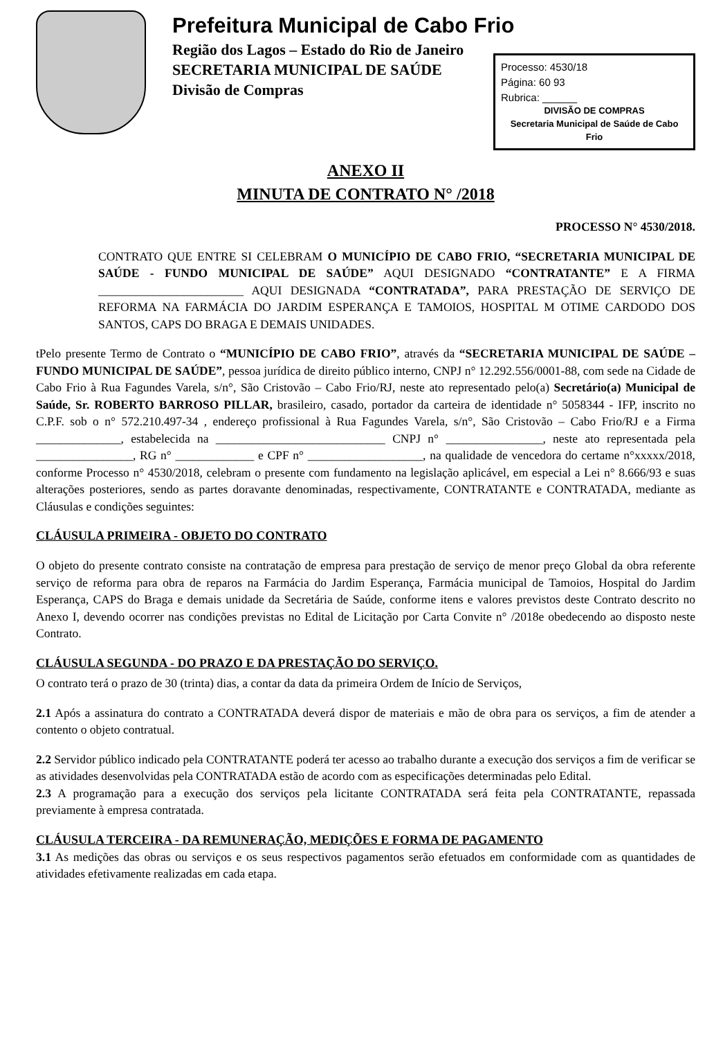Prefeitura Municipal de Cabo Frio
Região dos Lagos – Estado do Rio de Janeiro
SECRETARIA MUNICIPAL DE SAÚDE
Divisão de Compras
Processo: 4530/18
Página: 60 93
Rubrica: ______
DIVISÃO DE COMPRAS
Secretaria Municipal de Saúde de Cabo Frio
ANEXO II
MINUTA DE CONTRATO N° /2018
PROCESSO N° 4530/2018.
CONTRATO QUE ENTRE SI CELEBRAM O MUNICÍPIO DE CABO FRIO, “SECRETARIA MUNICIPAL DE SAÚDE - FUNDO MUNICIPAL DE SAÚDE” AQUI DESIGNADO “CONTRATANTE” E A FIRMA ________________________ AQUI DESIGNADA “CONTRATADA”, PARA PRESTAÇÃO DE SERVIÇO DE REFORMA NA FARMÁCIA DO JARDIM ESPERANÇA E TAMOIOS, HOSPITAL M OTIME CARDODO DOS SANTOS, CAPS DO BRAGA E DEMAIS UNIDADES.
tPelo presente Termo de Contrato o “MUNICÍPIO DE CABO FRIO”, através da “SECRETARIA MUNICIPAL DE SAÚDE – FUNDO MUNICIPAL DE SAÚDE”, pessoa jurídica de direito público interno, CNPJ n° 12.292.556/0001-88, com sede na Cidade de Cabo Frio à Rua Fagundes Varela, s/n°, São Cristovão – Cabo Frio/RJ, neste ato representado pelo(a) Secretário(a) Municipal de Saúde, Sr. ROBERTO BARROSO PILLAR, brasileiro, casado, portador da carteira de identidade n° 5058344 - IFP, inscrito no C.P.F. sob o n° 572.210.497-34 , endereço profissional à Rua Fagundes Varela, s/n°, São Cristovão – Cabo Frio/RJ e a Firma ______________, estabelecida na ____________________________ CNPJ n° ________________, neste ato representada pela ________________, RG n° _____________ e CPF n° ___________________, na qualidade de vencedora do certame n°xxxxx/2018, conforme Processo n° 4530/2018, celebram o presente com fundamento na legislação aplicável, em especial a Lei n° 8.666/93 e suas alterações posteriores, sendo as partes doravante denominadas, respectivamente, CONTRATANTE e CONTRATADA, mediante as Cláusulas e condições seguintes:
CLÁUSULA PRIMEIRA - OBJETO DO CONTRATO
O objeto do presente contrato consiste na contratação de empresa para prestação de serviço de menor preço Global da obra referente serviço de reforma para obra de reparos na Farmácia do Jardim Esperança, Farmácia municipal de Tamoios, Hospital do Jardim Esperança, CAPS do Braga e demais unidade da Secretária de Saúde, conforme itens e valores previstos deste Contrato descrito no Anexo I, devendo ocorrer nas condições previstas no Edital de Licitação por Carta Convite n° /2018e obedecendo ao disposto neste Contrato.
CLÁUSULA SEGUNDA - DO PRAZO E DA PRESTAÇÃO DO SERVIÇO.
O contrato terá o prazo de 30 (trinta) dias, a contar da data da primeira Ordem de Início de Serviços,
2.1 Após a assinatura do contrato a CONTRATADA deverá dispor de materiais e mão de obra para os serviços, a fim de atender a contento o objeto contratual.
2.2 Servidor público indicado pela CONTRATANTE poderá ter acesso ao trabalho durante a execução dos serviços a fim de verificar se as atividades desenvolvidas pela CONTRATADA estão de acordo com as especificações determinadas pelo Edital.
2.3 A programação para a execução dos serviços pela licitante CONTRATADA será feita pela CONTRATANTE, repassada previamente à empresa contratada.
CLÁUSULA TERCEIRA - DA REMUNERAÇÃO, MEDIÇÕES E FORMA DE PAGAMENTO
3.1 As medições das obras ou serviços e os seus respectivos pagamentos serão efetuados em conformidade com as quantidades de atividades efetivamente realizadas em cada etapa.